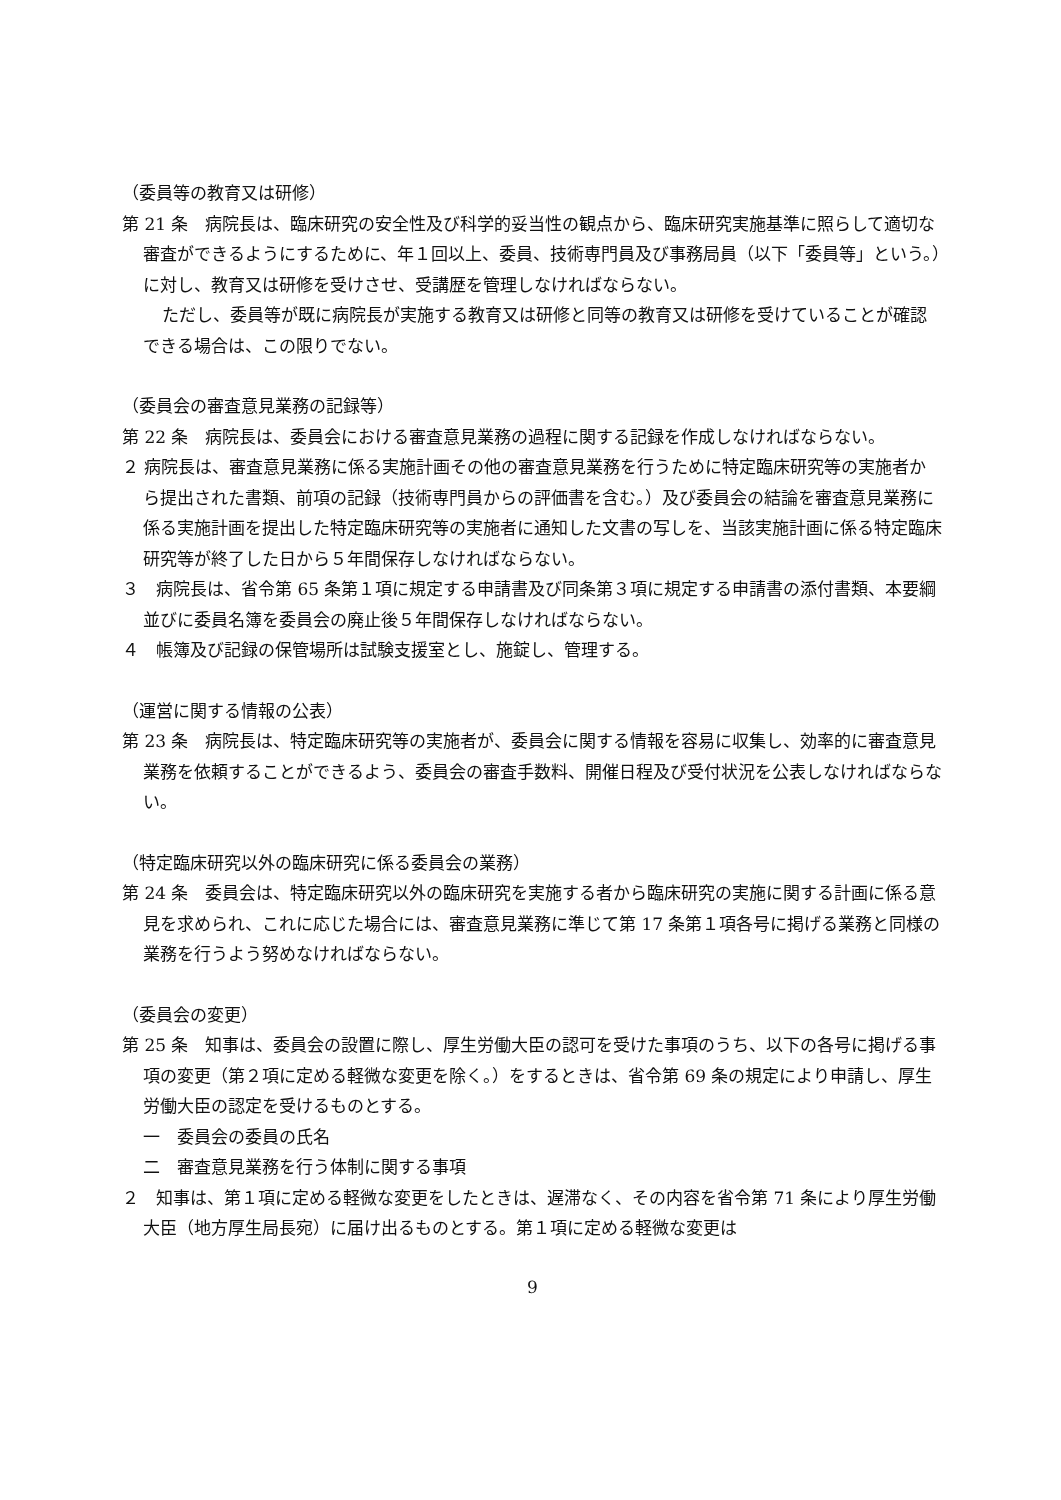（委員等の教育又は研修）
第 21 条　病院長は、臨床研究の安全性及び科学的妥当性の観点から、臨床研究実施基準に照らして適切な審査ができるようにするために、年１回以上、委員、技術専門員及び事務局員（以下「委員等」という。）に対し、教育又は研修を受けさせ、受講歴を管理しなければならない。
ただし、委員等が既に病院長が実施する教育又は研修と同等の教育又は研修を受けていることが確認できる場合は、この限りでない。
（委員会の審査意見業務の記録等）
第 22 条　病院長は、委員会における審査意見業務の過程に関する記録を作成しなければならない。
２ 病院長は、審査意見業務に係る実施計画その他の審査意見業務を行うために特定臨床研究等の実施者から提出された書類、前項の記録（技術専門員からの評価書を含む。）及び委員会の結論を審査意見業務に係る実施計画を提出した特定臨床研究等の実施者に通知した文書の写しを、当該実施計画に係る特定臨床研究等が終了した日から５年間保存しなければならない。
３　病院長は、省令第 65 条第１項に規定する申請書及び同条第３項に規定する申請書の添付書類、本要綱並びに委員名簿を委員会の廃止後５年間保存しなければならない。
４　帳簿及び記録の保管場所は試験支援室とし、施錠し、管理する。
（運営に関する情報の公表）
第 23 条　病院長は、特定臨床研究等の実施者が、委員会に関する情報を容易に収集し、効率的に審査意見業務を依頼することができるよう、委員会の審査手数料、開催日程及び受付状況を公表しなければならない。
（特定臨床研究以外の臨床研究に係る委員会の業務）
第 24 条　委員会は、特定臨床研究以外の臨床研究を実施する者から臨床研究の実施に関する計画に係る意見を求められ、これに応じた場合には、審査意見業務に準じて第 17 条第１項各号に掲げる業務と同様の業務を行うよう努めなければならない。
（委員会の変更）
第 25 条　知事は、委員会の設置に際し、厚生労働大臣の認可を受けた事項のうち、以下の各号に掲げる事項の変更（第２項に定める軽微な変更を除く。）をするときは、省令第 69 条の規定により申請し、厚生労働大臣の認定を受けるものとする。
一　委員会の委員の氏名
二　審査意見業務を行う体制に関する事項
２　知事は、第１項に定める軽微な変更をしたときは、遅滞なく、その内容を省令第 71 条により厚生労働大臣（地方厚生局長宛）に届け出るものとする。第１項に定める軽微な変更は
9